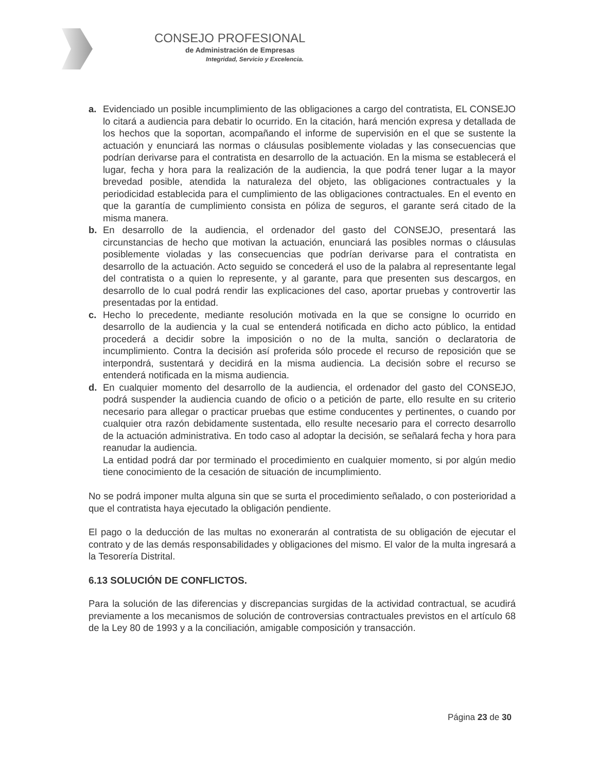CONSEJO PROFESIONAL
de Administración de Empresas
Integridad, Servicio y Excelencia.
a. Evidenciado un posible incumplimiento de las obligaciones a cargo del contratista, EL CONSEJO lo citará a audiencia para debatir lo ocurrido. En la citación, hará mención expresa y detallada de los hechos que la soportan, acompañando el informe de supervisión en el que se sustente la actuación y enunciará las normas o cláusulas posiblemente violadas y las consecuencias que podrían derivarse para el contratista en desarrollo de la actuación. En la misma se establecerá el lugar, fecha y hora para la realización de la audiencia, la que podrá tener lugar a la mayor brevedad posible, atendida la naturaleza del objeto, las obligaciones contractuales y la periodicidad establecida para el cumplimiento de las obligaciones contractuales. En el evento en que la garantía de cumplimiento consista en póliza de seguros, el garante será citado de la misma manera.
b. En desarrollo de la audiencia, el ordenador del gasto del CONSEJO, presentará las circunstancias de hecho que motivan la actuación, enunciará las posibles normas o cláusulas posiblemente violadas y las consecuencias que podrían derivarse para el contratista en desarrollo de la actuación. Acto seguido se concederá el uso de la palabra al representante legal del contratista o a quien lo represente, y al garante, para que presenten sus descargos, en desarrollo de lo cual podrá rendir las explicaciones del caso, aportar pruebas y controvertir las presentadas por la entidad.
c. Hecho lo precedente, mediante resolución motivada en la que se consigne lo ocurrido en desarrollo de la audiencia y la cual se entenderá notificada en dicho acto público, la entidad procederá a decidir sobre la imposición o no de la multa, sanción o declaratoria de incumplimiento. Contra la decisión así proferida sólo procede el recurso de reposición que se interpondrá, sustentará y decidirá en la misma audiencia. La decisión sobre el recurso se entenderá notificada en la misma audiencia.
d. En cualquier momento del desarrollo de la audiencia, el ordenador del gasto del CONSEJO, podrá suspender la audiencia cuando de oficio o a petición de parte, ello resulte en su criterio necesario para allegar o practicar pruebas que estime conducentes y pertinentes, o cuando por cualquier otra razón debidamente sustentada, ello resulte necesario para el correcto desarrollo de la actuación administrativa. En todo caso al adoptar la decisión, se señalará fecha y hora para reanudar la audiencia.
La entidad podrá dar por terminado el procedimiento en cualquier momento, si por algún medio tiene conocimiento de la cesación de situación de incumplimiento.
No se podrá imponer multa alguna sin que se surta el procedimiento señalado, o con posterioridad a que el contratista haya ejecutado la obligación pendiente.
El pago o la deducción de las multas no exonerarán al contratista de su obligación de ejecutar el contrato y de las demás responsabilidades y obligaciones del mismo. El valor de la multa ingresará a la Tesorería Distrital.
6.13 SOLUCIÓN DE CONFLICTOS.
Para la solución de las diferencias y discrepancias surgidas de la actividad contractual, se acudirá previamente a los mecanismos de solución de controversias contractuales previstos en el artículo 68 de la Ley 80 de 1993 y a la conciliación, amigable composición y transacción.
Página 23 de 30